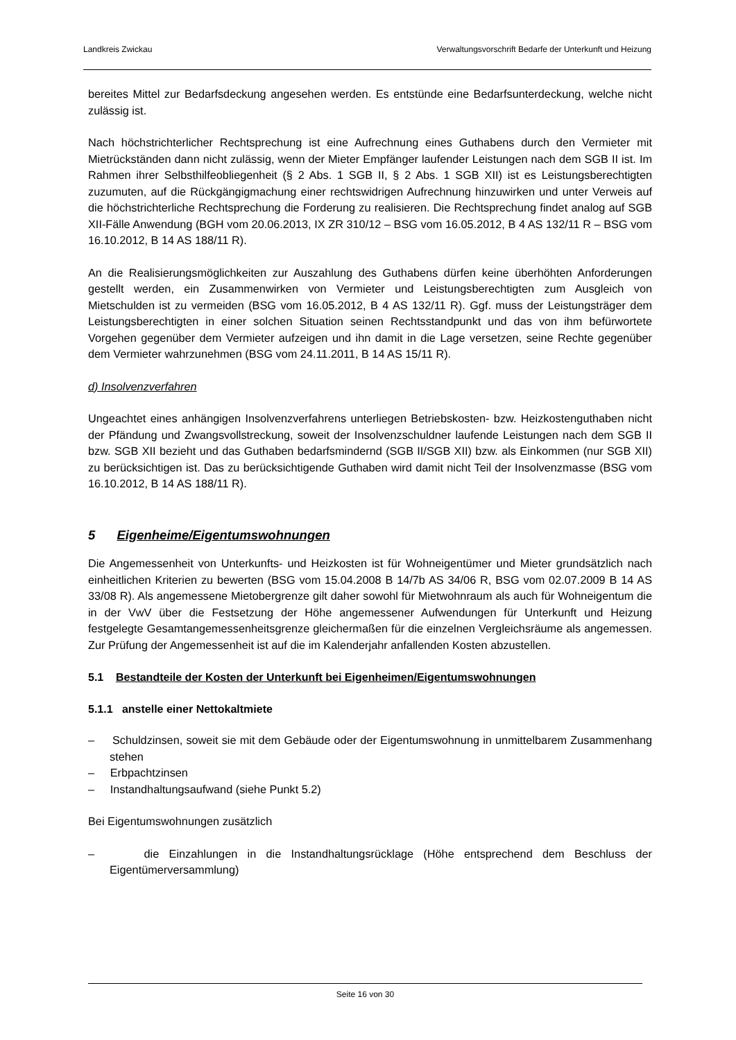Landkreis Zwickau Verwaltungsvorschrift Bedarfe der Unterkunft und Heizung
bereites Mittel zur Bedarfsdeckung angesehen werden. Es entstünde eine Bedarfsunterdeckung, welche nicht zulässig ist.
Nach höchstrichterlicher Rechtsprechung ist eine Aufrechnung eines Guthabens durch den Vermieter mit Mietrückständen dann nicht zulässig, wenn der Mieter Empfänger laufender Leistungen nach dem SGB II ist. Im Rahmen ihrer Selbsthilfeobliegenheit (§ 2 Abs. 1 SGB II, § 2 Abs. 1 SGB XII) ist es Leistungsberechtigten zuzumuten, auf die Rückgängigmachung einer rechtswidrigen Aufrechnung hinzuwirken und unter Verweis auf die höchstrichterliche Rechtsprechung die Forderung zu realisieren. Die Rechtsprechung findet analog auf SGB XII-Fälle Anwendung (BGH vom 20.06.2013, IX ZR 310/12 – BSG vom 16.05.2012, B 4 AS 132/11 R – BSG vom 16.10.2012, B 14 AS 188/11 R).
An die Realisierungsmöglichkeiten zur Auszahlung des Guthabens dürfen keine überhöhten Anforderungen gestellt werden, ein Zusammenwirken von Vermieter und Leistungsberechtigten zum Ausgleich von Mietschulden ist zu vermeiden (BSG vom 16.05.2012, B 4 AS 132/11 R). Ggf. muss der Leistungsträger dem Leistungsberechtigten in einer solchen Situation seinen Rechtsstandpunkt und das von ihm befürwortete Vorgehen gegenüber dem Vermieter aufzeigen und ihn damit in die Lage versetzen, seine Rechte gegenüber dem Vermieter wahrzunehmen (BSG vom 24.11.2011, B 14 AS 15/11 R).
d) Insolvenzverfahren
Ungeachtet eines anhängigen Insolvenzverfahrens unterliegen Betriebskosten- bzw. Heizkostenguthaben nicht der Pfändung und Zwangsvollstreckung, soweit der Insolvenzschuldner laufende Leistungen nach dem SGB II bzw. SGB XII bezieht und das Guthaben bedarfsmindernd (SGB II/SGB XII) bzw. als Einkommen (nur SGB XII) zu berücksichtigen ist. Das zu berücksichtigende Guthaben wird damit nicht Teil der Insolvenzmasse (BSG vom 16.10.2012, B 14 AS 188/11 R).
5 Eigenheime/Eigentumswohnungen
Die Angemessenheit von Unterkunfts- und Heizkosten ist für Wohneigentümer und Mieter grundsätzlich nach einheitlichen Kriterien zu bewerten (BSG vom 15.04.2008 B 14/7b AS 34/06 R, BSG vom 02.07.2009 B 14 AS 33/08 R). Als angemessene Mietobergrenze gilt daher sowohl für Mietwohnraum als auch für Wohneigentum die in der VwV über die Festsetzung der Höhe angemessener Aufwendungen für Unterkunft und Heizung festgelegte Gesamtangemessenheitsgrenze gleichermaßen für die einzelnen Vergleichsräume als angemessen. Zur Prüfung der Angemessenheit ist auf die im Kalenderjahr anfallenden Kosten abzustellen.
5.1 Bestandteile der Kosten der Unterkunft bei Eigenheimen/Eigentumswohnungen
5.1.1 anstelle einer Nettokaltmiete
– Schuldzinsen, soweit sie mit dem Gebäude oder der Eigentumswohnung in unmittelbarem Zusammenhang stehen
– Erbpachtzinsen
– Instandhaltungsaufwand (siehe Punkt 5.2)
Bei Eigentumswohnungen zusätzlich
– die Einzahlungen in die Instandhaltungsrücklage (Höhe entsprechend dem Beschluss der Eigentümerversammlung)
Seite 16 von 30